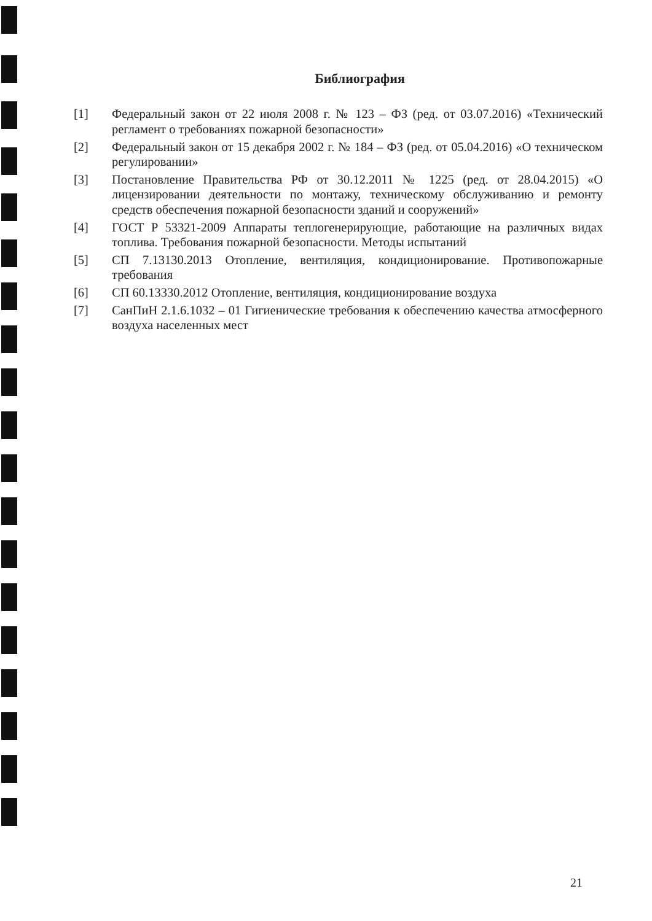Библиография
[1] Федеральный закон от 22 июля 2008 г. № 123 – ФЗ (ред. от 03.07.2016) «Технический регламент о требованиях пожарной безопасности»
[2] Федеральный закон от 15 декабря 2002 г. № 184 – ФЗ (ред. от 05.04.2016) «О техническом регулировании»
[3] Постановление Правительства РФ от 30.12.2011 № 1225 (ред. от 28.04.2015) «О лицензировании деятельности по монтажу, техническому обслуживанию и ремонту средств обеспечения пожарной безопасности зданий и сооружений»
[4] ГОСТ Р 53321-2009 Аппараты теплогенерирующие, работающие на различных видах топлива. Требования пожарной безопасности. Методы испытаний
[5] СП 7.13130.2013 Отопление, вентиляция, кондиционирование. Противопожарные требования
[6] СП 60.13330.2012 Отопление, вентиляция, кондиционирование воздуха
[7] СанПиН 2.1.6.1032 – 01 Гигиенические требования к обеспечению качества атмосферного воздуха населенных мест
21